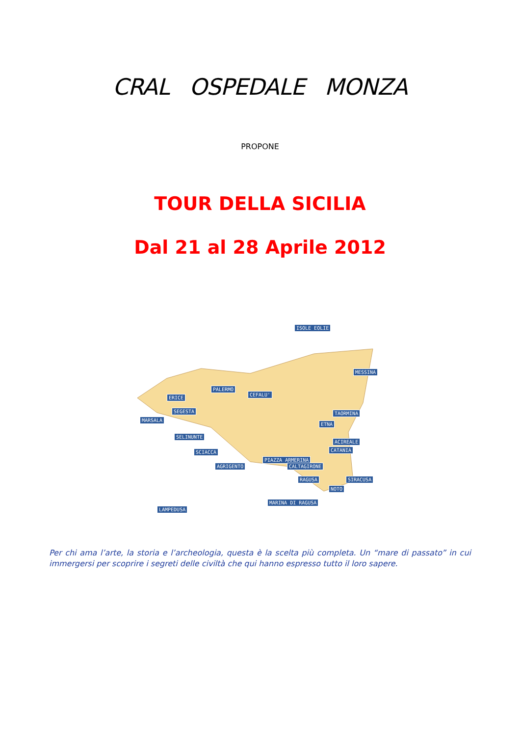CRAL OSPEDALE MONZA
PROPONE
TOUR DELLA SICILIA
Dal 21 al 28 Aprile 2012
ISOLE EOLIE
MESSINA
PALERMO
CEFALU'
ERICE
SEGESTA
MARSALA
TAORMINA
ETNA
ACIREALE
CATANIA
SELINUNTE
SCIACCA
PIAZZA ARMERINA
AGRIGENTO CALTAGIRONE
RAGUSA SIRACUSA
NOTO
MARINA DI RAGUSA
LAMPEDUSA
Per chi ama l’arte, la storia e l’archeologia, questa è la scelta più completa. Un “mare di passato” in cui immergersi per scoprire i segreti delle civiltà che qui hanno espresso tutto il loro sapere.